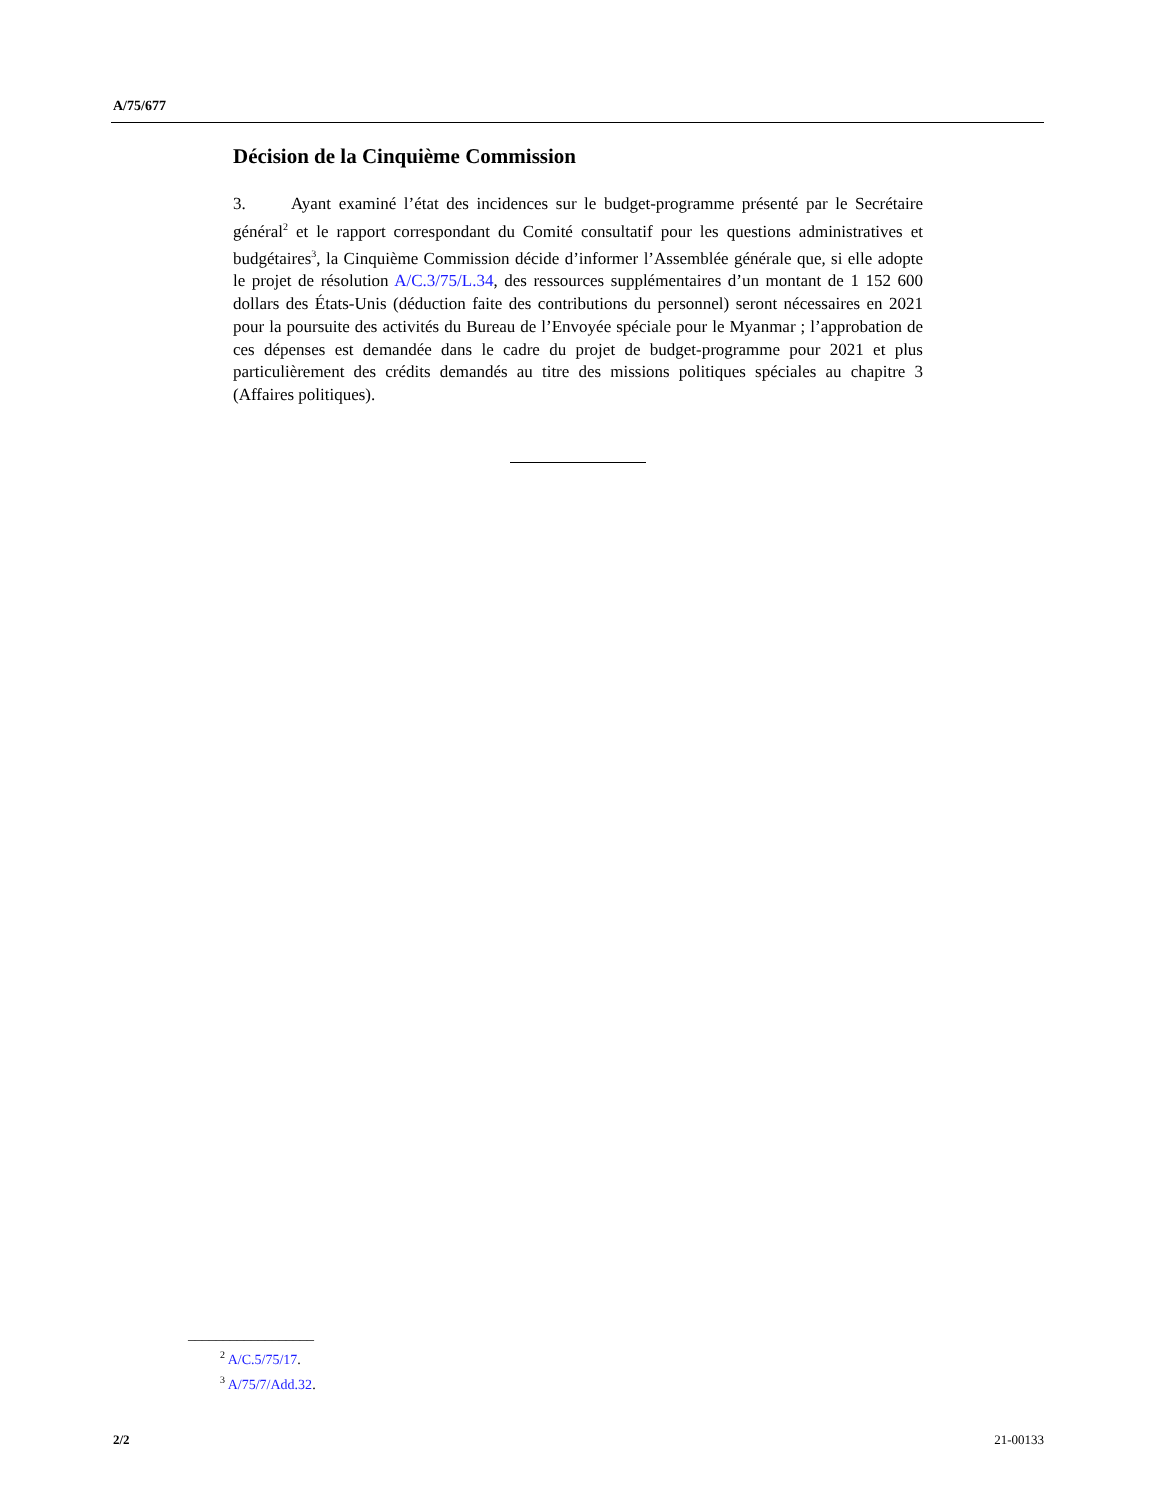A/75/677
Décision de la Cinquième Commission
3. Ayant examiné l’état des incidences sur le budget-programme présenté par le Secrétaire général<sup>2</sup> et le rapport correspondant du Comité consultatif pour les questions administratives et budgétaires<sup>3</sup>, la Cinquième Commission décide d’informer l’Assemblée générale que, si elle adopte le projet de résolution A/C.3/75/L.34, des ressources supplémentaires d’un montant de 1 152 600 dollars des États-Unis (déduction faite des contributions du personnel) seront nécessaires en 2021 pour la poursuite des activités du Bureau de l’Envoyée spéciale pour le Myanmar ; l’approbation de ces dépenses est demandée dans le cadre du projet de budget-programme pour 2021 et plus particulièrement des crédits demandés au titre des missions politiques spéciales au chapitre 3 (Affaires politiques).
__________________
<sup>2</sup> A/C.5/75/17.
<sup>3</sup> A/75/7/Add.32.
2/2 21-00133